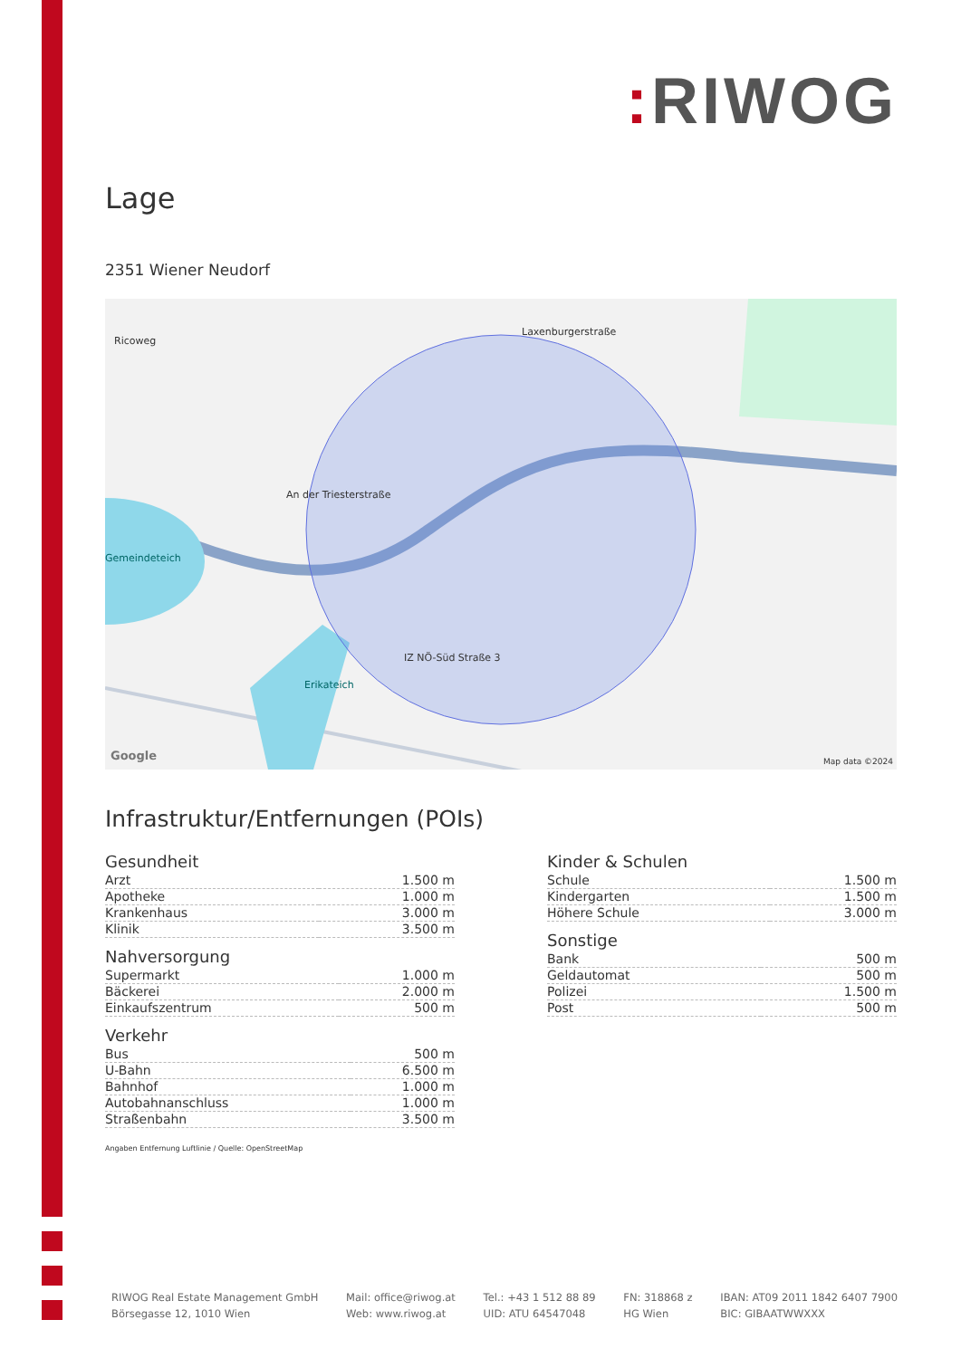: RIWOG
Lage
2351 Wiener Neudorf
Ricoweg
Laxenburgerstraße
An der Triesterstraße
Gemeindeteich
Erikateich
IZ NÖ-Süd Straße 3
Google Map data ©2024
Infrastruktur/Entfernungen (POIs)
Gesundheit
| Arzt | 1.500 m |
| Apotheke | 1.000 m |
| Krankenhaus | 3.000 m |
| Klinik | 3.500 m |
Nahversorgung
| Supermarkt | 1.000 m |
| Bäckerei | 2.000 m |
| Einkaufszentrum | 500 m |
Verkehr
| Bus | 500 m |
| U-Bahn | 6.500 m |
| Bahnhof | 1.000 m |
| Autobahnanschluss | 1.000 m |
| Straßenbahn | 3.500 m |
Angaben Entfernung Luftlinie / Quelle: OpenStreetMap
Kinder & Schulen
| Schule | 1.500 m |
| Kindergarten | 1.500 m |
| Höhere Schule | 3.000 m |
Sonstige
| Bank | 500 m |
| Geldautomat | 500 m |
| Polizei | 1.500 m |
| Post | 500 m |
RIWOG Real Estate Management GmbH
Börsegasse 12, 1010 Wien
Mail: office@riwog.at
Web: www.riwog.at
Tel.: +43 1 512 88 89
UID: ATU 64547048
FN: 318868 z
HG Wien
IBAN: AT09 2011 1842 6407 7900
BIC: GIBAATWWXXX